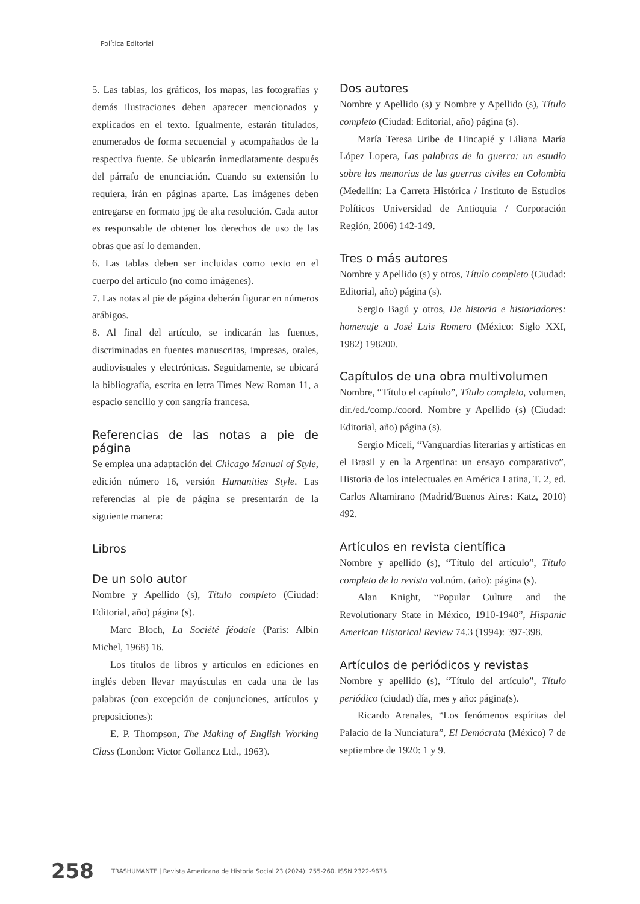Política Editorial
5. Las tablas, los gráficos, los mapas, las fotografías y demás ilustraciones deben aparecer mencionados y explicados en el texto. Igualmente, estarán titulados, enumerados de forma secuencial y acompañados de la respectiva fuente. Se ubicarán inmediatamente después del párrafo de enunciación. Cuando su extensión lo requiera, irán en páginas aparte. Las imágenes deben entregarse en formato jpg de alta resolución. Cada autor es responsable de obtener los derechos de uso de las obras que así lo demanden.
6. Las tablas deben ser incluidas como texto en el cuerpo del artículo (no como imágenes).
7. Las notas al pie de página deberán figurar en números arábigos.
8. Al final del artículo, se indicarán las fuentes, discriminadas en fuentes manuscritas, impresas, orales, audiovisuales y electrónicas. Seguidamente, se ubicará la bibliografía, escrita en letra Times New Roman 11, a espacio sencillo y con sangría francesa.
Referencias de las notas a pie de página
Se emplea una adaptación del Chicago Manual of Style, edición número 16, versión Humanities Style. Las referencias al pie de página se presentarán de la siguiente manera:
Libros
De un solo autor
Nombre y Apellido (s), Título completo (Ciudad: Editorial, año) página (s).
Marc Bloch, La Société féodale (Paris: Albin Michel, 1968) 16.
Los títulos de libros y artículos en ediciones en inglés deben llevar mayúsculas en cada una de las palabras (con excepción de conjunciones, artículos y preposiciones):
E. P. Thompson, The Making of English Working Class (London: Victor Gollancz Ltd., 1963).
Dos autores
Nombre y Apellido (s) y Nombre y Apellido (s), Título completo (Ciudad: Editorial, año) página (s).
María Teresa Uribe de Hincapié y Liliana María López Lopera, Las palabras de la guerra: un estudio sobre las memorias de las guerras civiles en Colombia (Medellín: La Carreta Histórica / Instituto de Estudios Políticos Universidad de Antioquia / Corporación Región, 2006) 142-149.
Tres o más autores
Nombre y Apellido (s) y otros, Título completo (Ciudad: Editorial, año) página (s).
Sergio Bagú y otros, De historia e historiadores: homenaje a José Luis Romero (México: Siglo XXI, 1982) 198200.
Capítulos de una obra multivolumen
Nombre, “Título el capítulo”, Título completo, volumen, dir./ed./comp./coord. Nombre y Apellido (s) (Ciudad: Editorial, año) página (s).
Sergio Miceli, “Vanguardias literarias y artísticas en el Brasil y en la Argentina: un ensayo comparativo”, Historia de los intelectuales en América Latina, T. 2, ed. Carlos Altamirano (Madrid/Buenos Aires: Katz, 2010) 492.
Artículos en revista científica
Nombre y apellido (s), “Título del artículo”, Título completo de la revista vol.núm. (año): página (s).
Alan Knight, “Popular Culture and the Revolutionary State in México, 1910-1940”, Hispanic American Historical Review 74.3 (1994): 397-398.
Artículos de periódicos y revistas
Nombre y apellido (s), “Título del artículo”, Título periódico (ciudad) día, mes y año: página(s).
Ricardo Arenales, “Los fenómenos espíritas del Palacio de la Nunciatura”, El Demócrata (México) 7 de septiembre de 1920: 1 y 9.
258 TRASHUMANTE | Revista Americana de Historia Social 23 (2024): 255-260. ISSN 2322-9675